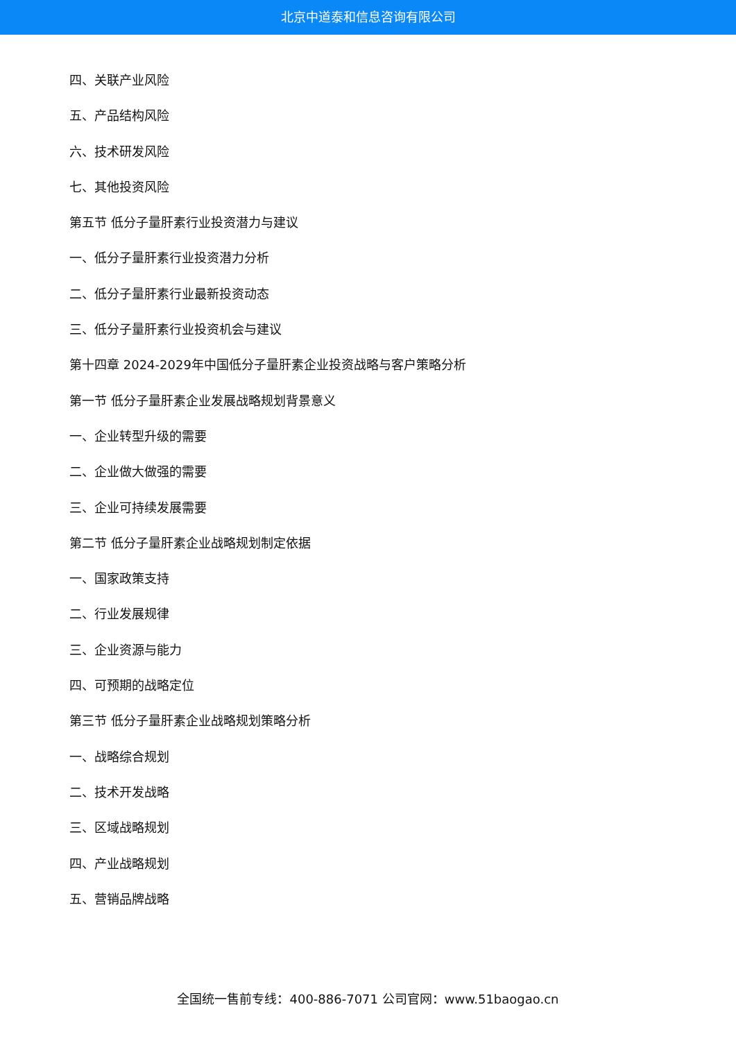北京中道泰和信息咨询有限公司
四、关联产业风险
五、产品结构风险
六、技术研发风险
七、其他投资风险
第五节 低分子量肝素行业投资潜力与建议
一、低分子量肝素行业投资潜力分析
二、低分子量肝素行业最新投资动态
三、低分子量肝素行业投资机会与建议
第十四章 2024-2029年中国低分子量肝素企业投资战略与客户策略分析
第一节 低分子量肝素企业发展战略规划背景意义
一、企业转型升级的需要
二、企业做大做强的需要
三、企业可持续发展需要
第二节 低分子量肝素企业战略规划制定依据
一、国家政策支持
二、行业发展规律
三、企业资源与能力
四、可预期的战略定位
第三节 低分子量肝素企业战略规划策略分析
一、战略综合规划
二、技术开发战略
三、区域战略规划
四、产业战略规划
五、营销品牌战略
全国统一售前专线：400-886-7071 公司官网：www.51baogao.cn